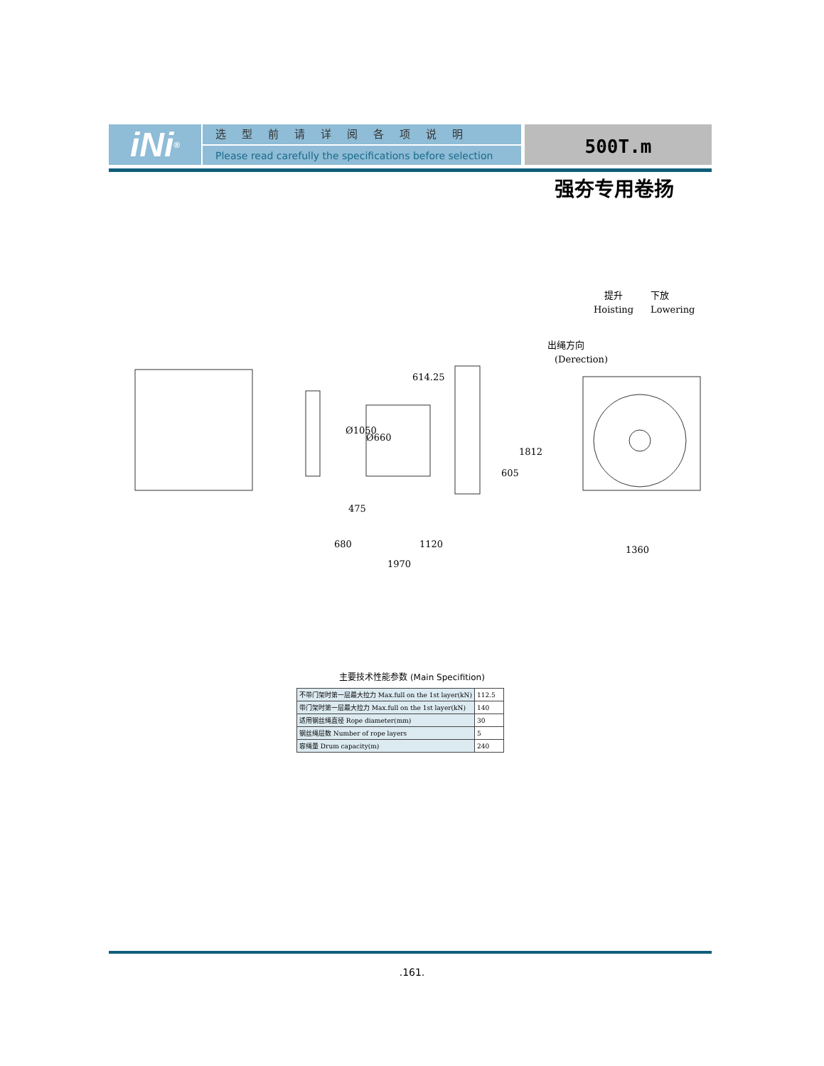iNi<sup>®</sup>
选型前请详阅各项说明
Please read carefully the specifications before selection
500T.m
强夯专用卷扬
614.25
Ø1050
Ø660
475
680
1120
1970
605
1812
1360
提升
Hoisting
下放
Lowering
出绳方向
(Derection)
主要技术性能参数 (Main Specifition)
| 不带门架时第一层最大拉力 Max.full on the 1st layer(kN) | 112.5 |
| 带门架时第一层最大拉力 Max.full on the 1st layer(kN) | 140 |
| 适用钢丝绳直径 Rope diameter(mm) | 30 |
| 钢丝绳层数 Number of rope layers | 5 |
| 容绳量 Drum capacity(m) | 240 |
.161.